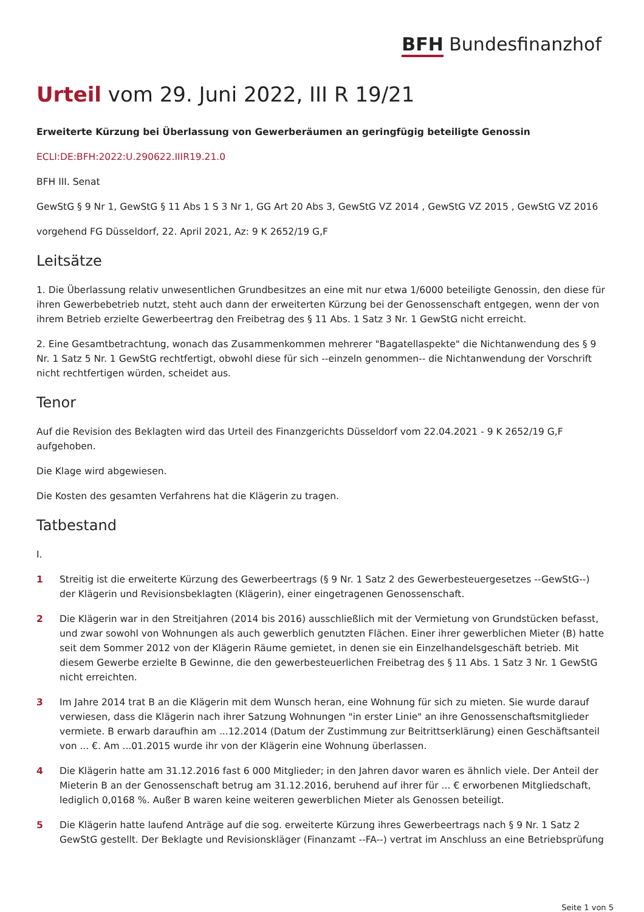BFH Bundesfinanzhof
Urteil vom 29. Juni 2022, III R 19/21
Erweiterte Kürzung bei Überlassung von Gewerberäumen an geringfügig beteiligte Genossin
ECLI:DE:BFH:2022:U.290622.IIIR19.21.0
BFH III. Senat
GewStG § 9 Nr 1, GewStG § 11 Abs 1 S 3 Nr 1, GG Art 20 Abs 3, GewStG VZ 2014 , GewStG VZ 2015 , GewStG VZ 2016
vorgehend FG Düsseldorf, 22. April 2021, Az: 9 K 2652/19 G,F
Leitsätze
1. Die Überlassung relativ unwesentlichen Grundbesitzes an eine mit nur etwa 1/6000 beteiligte Genossin, den diese für ihren Gewerbebetrieb nutzt, steht auch dann der erweiterten Kürzung bei der Genossenschaft entgegen, wenn der von ihrem Betrieb erzielte Gewerbeertrag den Freibetrag des § 11 Abs. 1 Satz 3 Nr. 1 GewStG nicht erreicht.
2. Eine Gesamtbetrachtung, wonach das Zusammenkommen mehrerer "Bagatellaspekte" die Nichtanwendung des § 9 Nr. 1 Satz 5 Nr. 1 GewStG rechtfertigt, obwohl diese für sich --einzeln genommen-- die Nichtanwendung der Vorschrift nicht rechtfertigen würden, scheidet aus.
Tenor
Auf die Revision des Beklagten wird das Urteil des Finanzgerichts Düsseldorf vom 22.04.2021 - 9 K 2652/19 G,F aufgehoben.
Die Klage wird abgewiesen.
Die Kosten des gesamten Verfahrens hat die Klägerin zu tragen.
Tatbestand
I.
1 Streitig ist die erweiterte Kürzung des Gewerbeertrags (§ 9 Nr. 1 Satz 2 des Gewerbesteuergesetzes --GewStG--) der Klägerin und Revisionsbeklagten (Klägerin), einer eingetragenen Genossenschaft.
2 Die Klägerin war in den Streitjahren (2014 bis 2016) ausschließlich mit der Vermietung von Grundstücken befasst, und zwar sowohl von Wohnungen als auch gewerblich genutzten Flächen. Einer ihrer gewerblichen Mieter (B) hatte seit dem Sommer 2012 von der Klägerin Räume gemietet, in denen sie ein Einzelhandelsgeschäft betrieb. Mit diesem Gewerbe erzielte B Gewinne, die den gewerbesteuerlichen Freibetrag des § 11 Abs. 1 Satz 3 Nr. 1 GewStG nicht erreichten.
3 Im Jahre 2014 trat B an die Klägerin mit dem Wunsch heran, eine Wohnung für sich zu mieten. Sie wurde darauf verwiesen, dass die Klägerin nach ihrer Satzung Wohnungen "in erster Linie" an ihre Genossenschaftsmitglieder vermiete. B erwarb daraufhin am ...12.2014 (Datum der Zustimmung zur Beitrittserklärung) einen Geschäftsanteil von ... €. Am ...01.2015 wurde ihr von der Klägerin eine Wohnung überlassen.
4 Die Klägerin hatte am 31.12.2016 fast 6 000 Mitglieder; in den Jahren davor waren es ähnlich viele. Der Anteil der Mieterin B an der Genossenschaft betrug am 31.12.2016, beruhend auf ihrer für ... € erworbenen Mitgliedschaft, lediglich 0,0168 %. Außer B waren keine weiteren gewerblichen Mieter als Genossen beteiligt.
5 Die Klägerin hatte laufend Anträge auf die sog. erweiterte Kürzung ihres Gewerbeertrags nach § 9 Nr. 1 Satz 2 GewStG gestellt. Der Beklagte und Revisionskläger (Finanzamt --FA--) vertrat im Anschluss an eine Betriebsprüfung
Seite 1 von 5